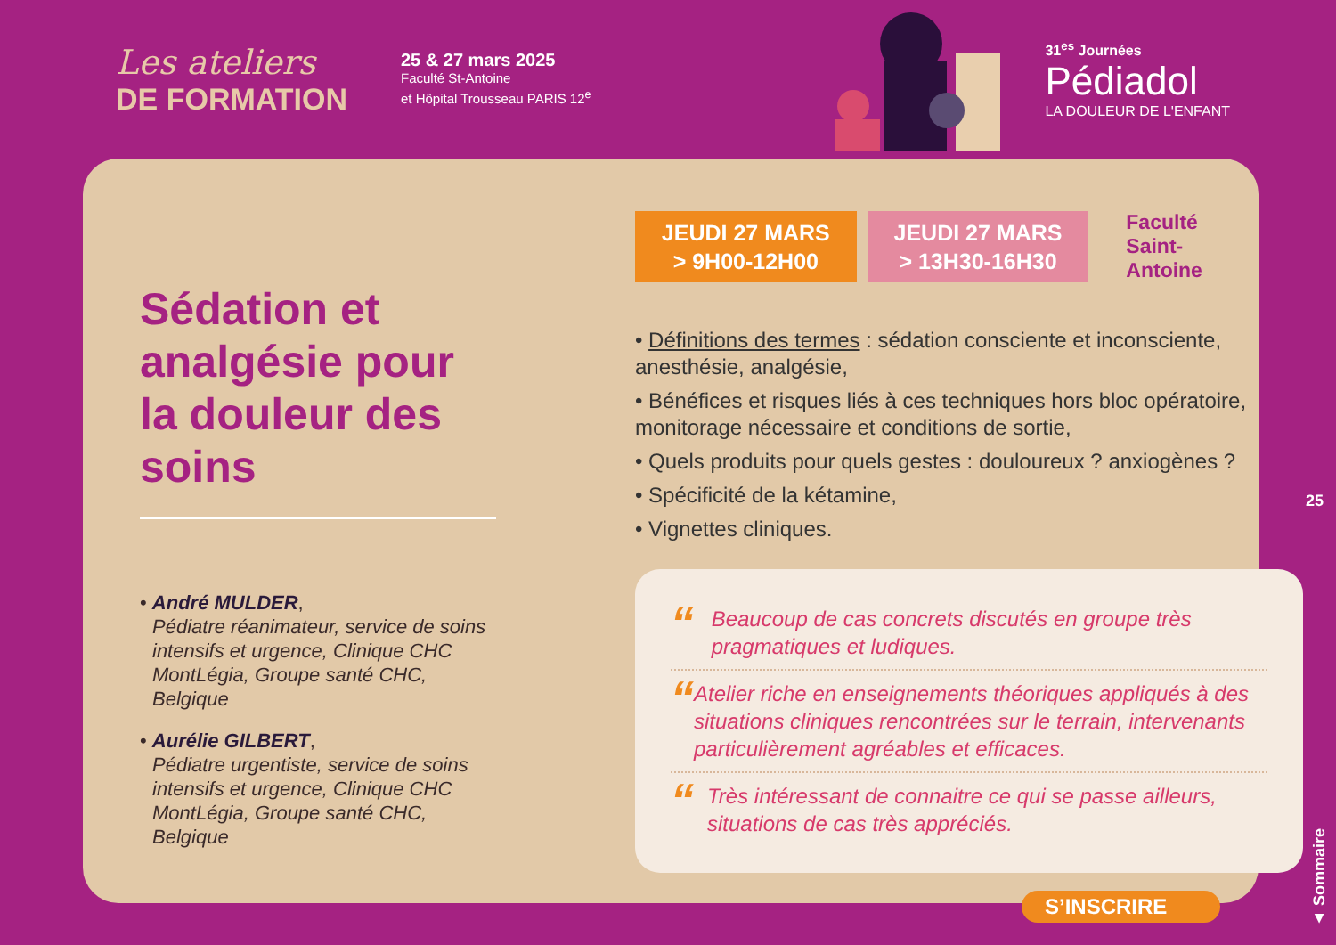Les ateliers
DE FORMATION
25 & 27 mars 2025
Faculté St-Antoine
et Hôpital Trousseau PARIS 12<sup>e</sup>
31<sup>es</sup> Journées
Pédiadol
LA DOULEUR DE L'ENFANT
Sédation et analgésie pour la douleur des soins
• André MULDER,
Pédiatre réanimateur, service de soins intensifs et urgence, Clinique CHC MontLégia, Groupe santé CHC, Belgique
• Aurélie GILBERT,
Pédiatre urgentiste, service de soins intensifs et urgence, Clinique CHC MontLégia, Groupe santé CHC, Belgique
JEUDI 27 MARS
> 9H00-12H00
JEUDI 27 MARS
> 13H30-16H30
Faculté
Saint-Antoine
• Définitions des termes : sédation consciente et inconsciente, anesthésie, analgésie,
• Bénéfices et risques liés à ces techniques hors bloc opératoire, monitorage nécessaire et conditions de sortie,
• Quels produits pour quels gestes : douloureux ? anxiogènes ?
• Spécificité de la kétamine,
• Vignettes cliniques.
“Beaucoup de cas concrets discutés en groupe très pragmatiques et ludiques.
“Atelier riche en enseignements théoriques appliqués à des situations cliniques rencontrées sur le terrain, intervenants particulièrement agréables et efficaces.
“Très intéressant de connaitre ce qui se passe ailleurs, situations de cas très appréciés.
25
▲ Sommaire
S’INSCRIRE